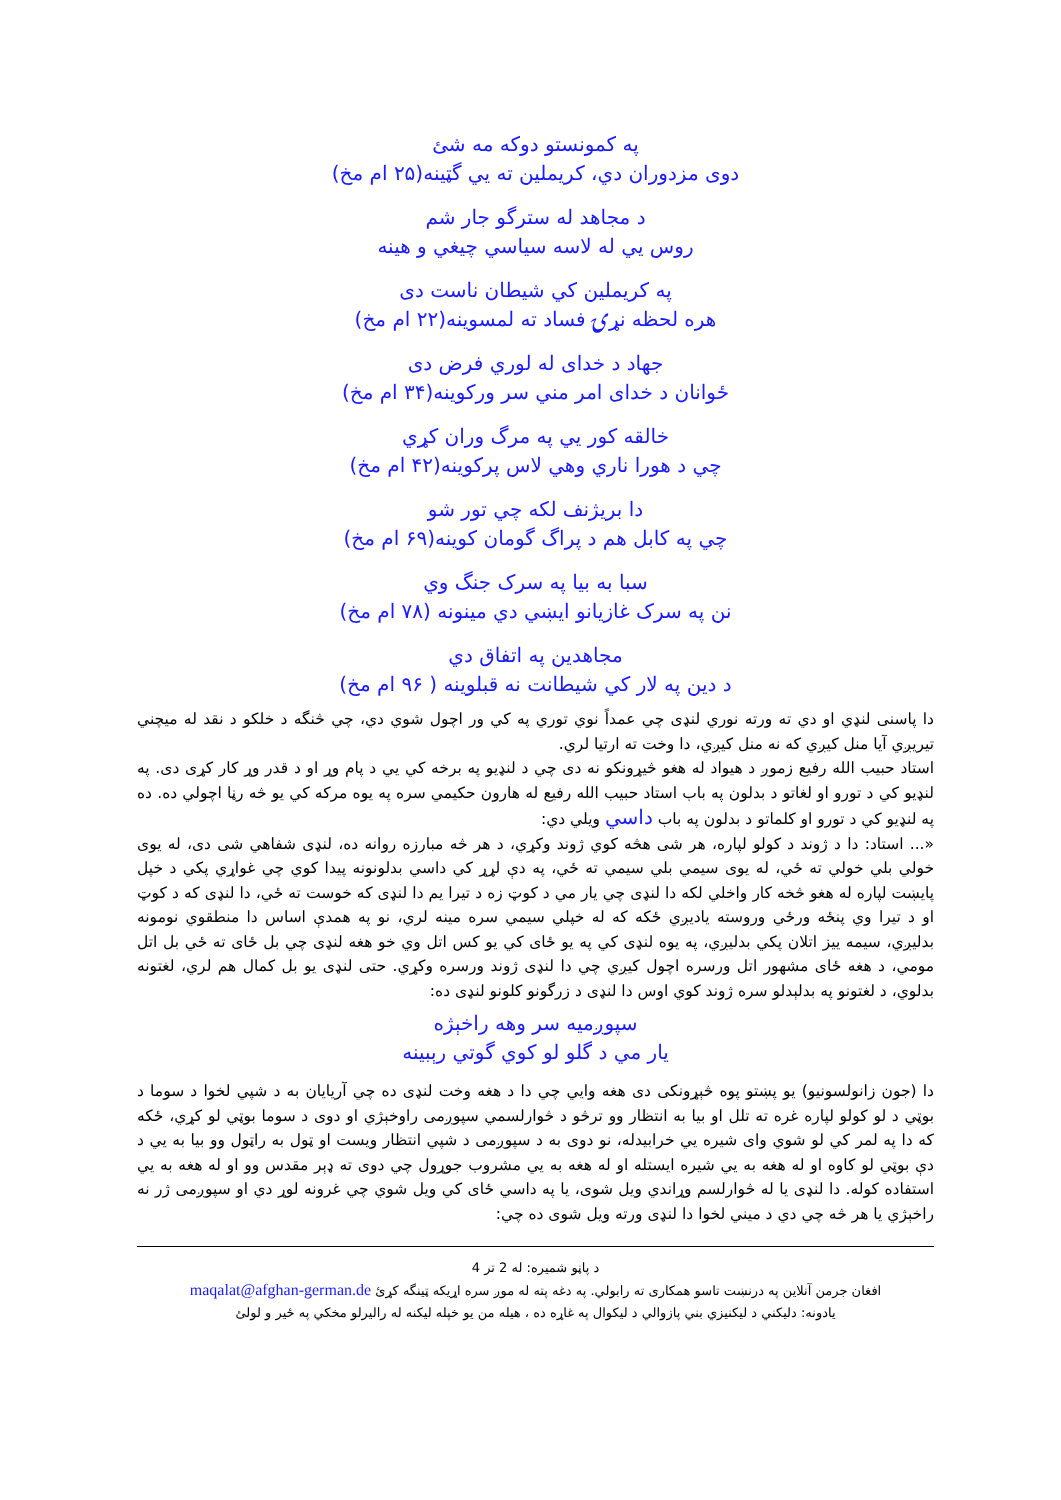په کمونستو دوکه مه شئ
دوی مزدوران دي، کريملين ته يي گټينه(۲۵ ام مخ)
د مجاهد له سترگو جار شم
روس يي له لاسه سياسي چيغي و هينه
په کريملين کي شيطان ناست دی
هره لحظه نړۍ فساد ته لمسوينه(۲۲ ام مخ)
جهاد د خدای له لوري فرض دی
ځوانان د خدای امر مني سر ورکوينه(۳۴ ام مخ)
خالقه کور يي په مرگ وران کړي
چي د هورا ناري وهي لاس پرکوينه(۴۲ ام مخ)
دا بريژنف لکه چي تور شو
چي په کابل هم د پراگ گومان کوينه(۶۹ ام مخ)
سبا به بيا په سرک جنگ وي
نن په سرک غازيانو ايښي دي مينونه (۷۸ ام مخ)
مجاهدين په اتفاق دي
د دين په لار کي شيطانت نه قبلوينه ( ۹۶ ام مخ)
دا پاسنی لنډي او دي ته ورته نوري لنډی چي عمداً نوي توري په کي ور اچول شوي دي، چي څنگه د خلکو د نقد له ميچني تيريږي آيا منل کيږي که نه منل کيږي، دا وخت ته ارتيا لري.
استاد حبيب الله رفيع زموږ د هيواد له هغو څيړونکو نه دی چي د لنډيو په برخه کي يي د پام وړ او د قدر وړ کار کړی دی. په لنډيو کي د تورو او لغاتو د بدلون په باب استاد حبيب الله رفيع له هارون حکيمي سره په يوه مرکه کي يو څه رڼا اچولي ده. ده په لنډيو کي د تورو او کلماتو د بدلون په باب داسي ويلي دي:
«... استاد: دا د ژوند د کولو لپاره، هر شی هڅه کوي ژوند وکړي، د هر څه مبارزه روانه ده، لنډی شفاهي شی دی، له يوی خولي بلي خولي ته ځي، له يوی سيمي بلي سيمي ته ځي، په دې لړړ کي داسي بدلونونه پيدا کوي چي غواړي پکي د خپل پايښت لپاره له هغو څخه کار واخلي لکه دا لنډی چي يار مي د کوټ زه د تيرا يم دا لنډی که خوست ته ځي، دا لنډی که د کوټ او د تيرا وي پنځه ورځي وروسته ياديږي ځکه که له خپلي سيمي سره مينه لري، نو په همدې اساس دا منطقوي نومونه بدليږي، سيمه ييز اتلان پکي بدليږي، په يوه لنډی کي په يو ځای کي يو کس اتل وي خو هغه لنډی چي بل ځای ته ځي بل اتل مومي، د هغه ځای مشهور اتل ورسره اچول کيږي چي دا لنډی ژوند ورسره وکړي. حتی لنډی يو بل کمال هم لري، لغتونه بدلوي، د لغتونو په بدلېدلو سره ژوند کوي اوس دا لنډی د زرگونو کلونو لنډی ده:
سپوږميه سر وهه راخېژه
يار مي د گلو لو کوي گوتي رېبينه
دا (جون زانولسونيو) يو پښتو پوه څېړونکی دی هغه وايي چي دا د هغه وخت لنډی ده چي آريايان به د شپي لخوا د سوما د بوټي د لو کولو لپاره غره ته تلل او بيا به انتظار وو ترڅو د څوارلسمي سپوږمی راوخېژي او دوی د سوما بوټي لو کړي، ځکه که دا په لمر کي لو شوي وای شيره يي خرابيدله، نو دوی به د سپوږمی د شپي انتظار ويست او ټول به راټول وو بيا به يي د دې بوټي لو کاوه او له هغه به يي شيره ايستله او له هغه به يي مشروب جوړول چي دوی ته ډېر مقدس وو او له هغه به يي استفاده کوله. دا لنډی يا له څوارلسم وړاندي ويل شوی، يا په داسي ځای کي ويل شوي چي غرونه لوړ دي او سپوږمی ژر نه راخېژي يا هر څه چي دي د ميني لخوا دا لنډی ورته ويل شوی ده چي:
د پاڼو شميره: له 2 تر 4
افغان جرمن آنلاين په درنښت تاسو همکاری ته رابولي. په دغه پته له موږ سره اړيکه ټينگه کړئ maqalat@afghan-german.de
يادونه: دليکني د ليکنيزي بني پازوالي د ليکوال په غاړه ده ، هيله من يو خپله ليکنه له راليرلو مخکي په ځير و لولئ